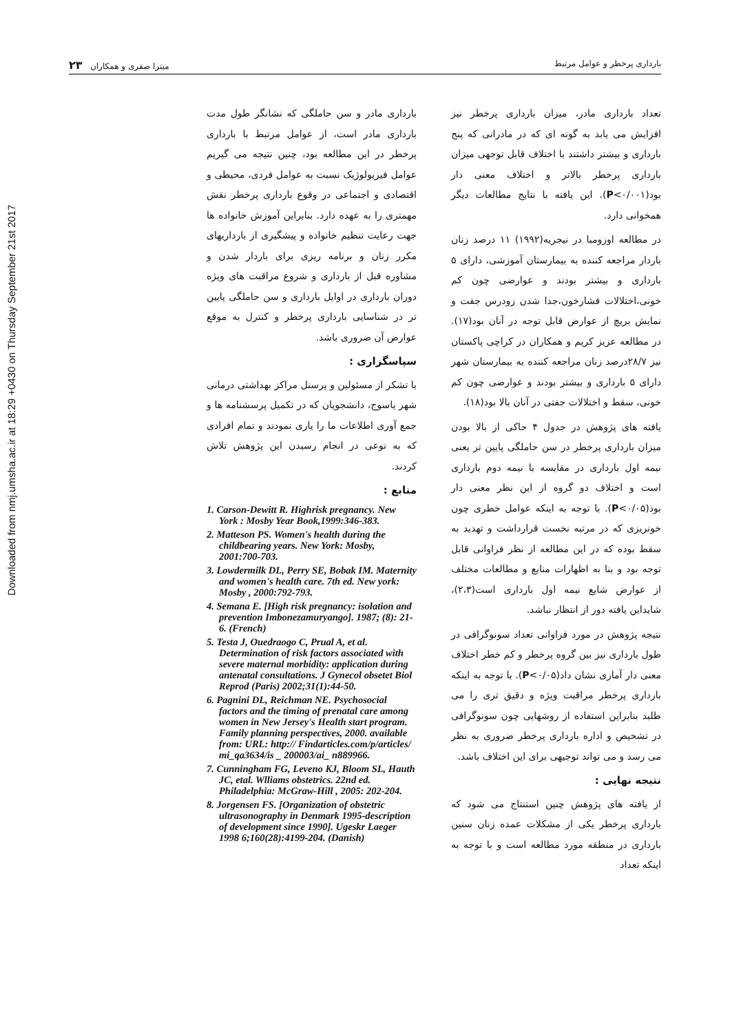Downloaded from nmj.umsha.ac.ir at 18:29 +0430 on Thursday September 21st 2017
بارداری پرخطر و عوامل مرتبط میترا صفری و همکاران ۲۳
تعداد بارداری مادر، میزان بارداری پرخطر نیز افزایش می یابد به گونه ای که در مادرانی که پنج بارداری و بیشتر داشتند با اختلاف قابل توجهی میزان بارداری پرخطر بالاتر و اختلاف معنی دار بود(P<۰/۰۰۱). این یافته با نتایج مطالعات دیگر همخوانی دارد.
در مطالعه اوزومبا در نیجریه(۱۹۹۲) ۱۱ درصد زنان باردار مراجعه کننده به بیمارستان آموزشی، دارای ۵ بارداری و بیشتر بودند و عوارضی چون کم خونی،اختلالات فشارخون،جدا شدن زودرس جفت و نمایش بریچ از عوارض قابل توجه در آنان بود(۱۷). در مطالعه عزیز کریم و همکاران در کراچی پاکستان نیز ۲۸/۷درصد زنان مراجعه کننده به بیمارستان شهر دارای ۵ بارداری و بیشتر بودند و عوارضی چون کم خونی، سقط و اختلالات جفتی در آنان بالا بود(۱۸).
یافته های پژوهش در جدول ۴ حاکی از بالا بودن میزان بارداری پرخطر در سن حاملگی پایین تر یعنی نیمه اول بارداری در مقایسه با نیمه دوم بارداری است و اختلاف دو گروه از این نظر معنی دار بود(P<۰/۰۵). با توجه به اینکه عوامل خطری چون خونریزی که در مرتبه نخست قرارداشت و تهدید به سقط بوده که در این مطالعه از نظر فراوانی قابل توجه بود و بنا به اظهارات منابع و مطالعات مختلف از عوارض شایع نیمه اول بارداری است(۲،۳)، شایداین یافته دور از انتظار نباشد.
نتیجه پژوهش در مورد فراوانی تعداد سونوگرافی در طول بارداری نیز بین گروه پرخطر و کم خطر اختلاف معنی دار آماری نشان داد(P<۰/۰۵). با توجه به اینکه بارداری پرخطر مراقبت ویژه و دقیق تری را می طلبد بنابراین استفاده از روشهایی چون سونوگرافی در تشخیص و اداره بارداری پرخطر ضروری به نظر می رسد و می تواند توجیهی برای این اختلاف باشد.
نتیجه نهایی :
از یافته های پژوهش چنین استنتاج می شود که بارداری پرخطر یکی از مشکلات عمده زنان سنین بارداری در منطقه مورد مطالعه است و با توجه به اینکه تعداد
بارداری مادر و سن حاملگی که نشانگر طول مدت بارداری مادر است، از عوامل مرتبط با بارداری پرخطر در این مطالعه بود، چنین نتیجه می گیریم عوامل فیزیولوژیک نسبت به عوامل فردی، محیطی و اقتصادی و اجتماعی در وقوع بارداری پرخطر نقش مهمتری را به عهده دارد. بنابراین آموزش خانواده ها جهت رعایت تنظیم خانواده و پیشگیری از بارداریهای مکرر زنان و برنامه ریزی برای باردار شدن و مشاوره قبل از بارداری و شروع مراقبت های ویژه دوران بارداری در اوایل بارداری و سن حاملگی پایین تر در شناسایی بارداری پرخطر و کنترل به موقع عوارض آن ضروری باشد.
سپاسگزاری :
با تشکر از مسئولین و پرسنل مراکز بهداشتی درمانی شهر یاسوج، دانشجویان که در تکمیل پرسشنامه ها و جمع آوری اطلاعات ما را یاری نمودند و تمام افرادی که به نوعی در انجام رسیدن این پژوهش تلاش کردند.
منابع :
1. Carson-Dewitt R. Highrisk pregnancy. New York : Mosby Year Book,1999:346-383.
2. Matteson PS. Women's health during the childbearing years. New York: Mosby, 2001:700-703.
3. Lowdermilk DL, Perry SE, Bobak IM. Maternity and women's health care. 7th ed. New york: Mosby , 2000:792-793.
4. Semana E. [High risk pregnancy: isolation and prevention Imbonezamuryango]. 1987; (8): 21-6. (French)
5. Testa J, Ouedraogo C, Prual A, et al. Determination of risk factors associated with severe maternal morbidity: application during antenatal consultations. J Gynecol obsetet Biol Reprod (Paris) 2002;31(1):44-50.
6. Pagnini DL, Reichman NE. Psychosocial factors and the timing of prenatal care among women in New Jersey's Health start program. Family planning perspectives, 2000. available from: URL: http:// Findarticles.com/p/articles/ mi_qa3634/is _ 200003/ai_ n889966.
7. Cunningham FG, Leveno KJ, Bloom SL, Hauth JC, etal. Wlliams obstetrics. 22nd ed. Philadelphia: McGraw-Hill , 2005: 202-204.
8. Jorgensen FS. [Organization of obstetric ultrasonography in Denmark 1995-description of development since 1990]. Ugeskr Laeger 1998 6;160(28):4199-204. (Danish)